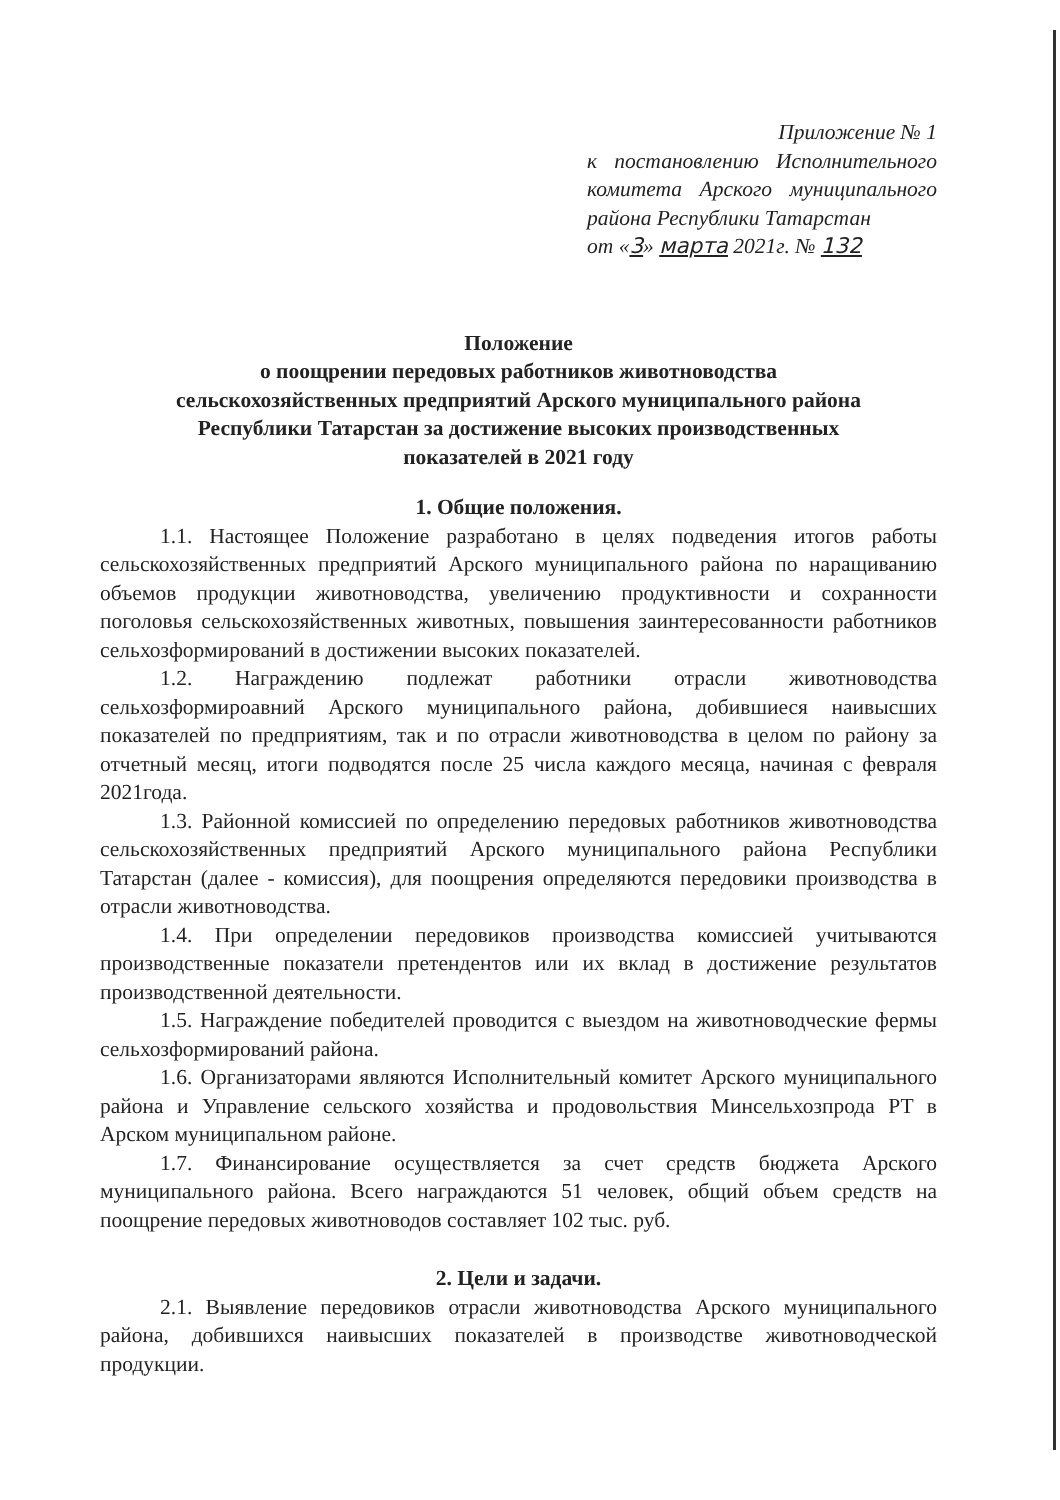Приложение № 1
к постановлению Исполнительного комитета Арского муниципального района Республики Татарстан
от «3» марта 2021г. № 132
Положение
о поощрении передовых работников животноводства
сельскохозяйственных предприятий Арского муниципального района
Республики Татарстан за достижение высоких производственных
показателей в 2021 году
1. Общие положения.
1.1. Настоящее Положение разработано в целях подведения итогов работы сельскохозяйственных предприятий Арского муниципального района по наращиванию объемов продукции животноводства, увеличению продуктивности и сохранности поголовья сельскохозяйственных животных, повышения заинтересованности работников сельхозформирований в достижении высоких показателей.
1.2. Награждению подлежат работники отрасли животноводства сельхозформироавний Арского муниципального района, добившиеся наивысших показателей по предприятиям, так и по отрасли животноводства в целом по району за отчетный месяц, итоги подводятся после 25 числа каждого месяца, начиная с февраля 2021года.
1.3. Районной комиссией по определению передовых работников животноводства сельскохозяйственных предприятий Арского муниципального района Республики Татарстан (далее - комиссия), для поощрения определяются передовики производства в отрасли животноводства.
1.4. При определении передовиков производства комиссией учитываются производственные показатели претендентов или их вклад в достижение результатов производственной деятельности.
1.5. Награждение победителей проводится с выездом на животноводческие фермы сельхозформирований района.
1.6. Организаторами являются Исполнительный комитет Арского муниципального района и Управление сельского хозяйства и продовольствия Минсельхозпрода РТ в Арском муниципальном районе.
1.7. Финансирование осуществляется за счет средств бюджета Арского муниципального района. Всего награждаются 51 человек, общий объем средств на поощрение передовых животноводов составляет 102 тыс. руб.
2. Цели и задачи.
2.1. Выявление передовиков отрасли животноводства Арского муниципального района, добившихся наивысших показателей в производстве животноводческой продукции.